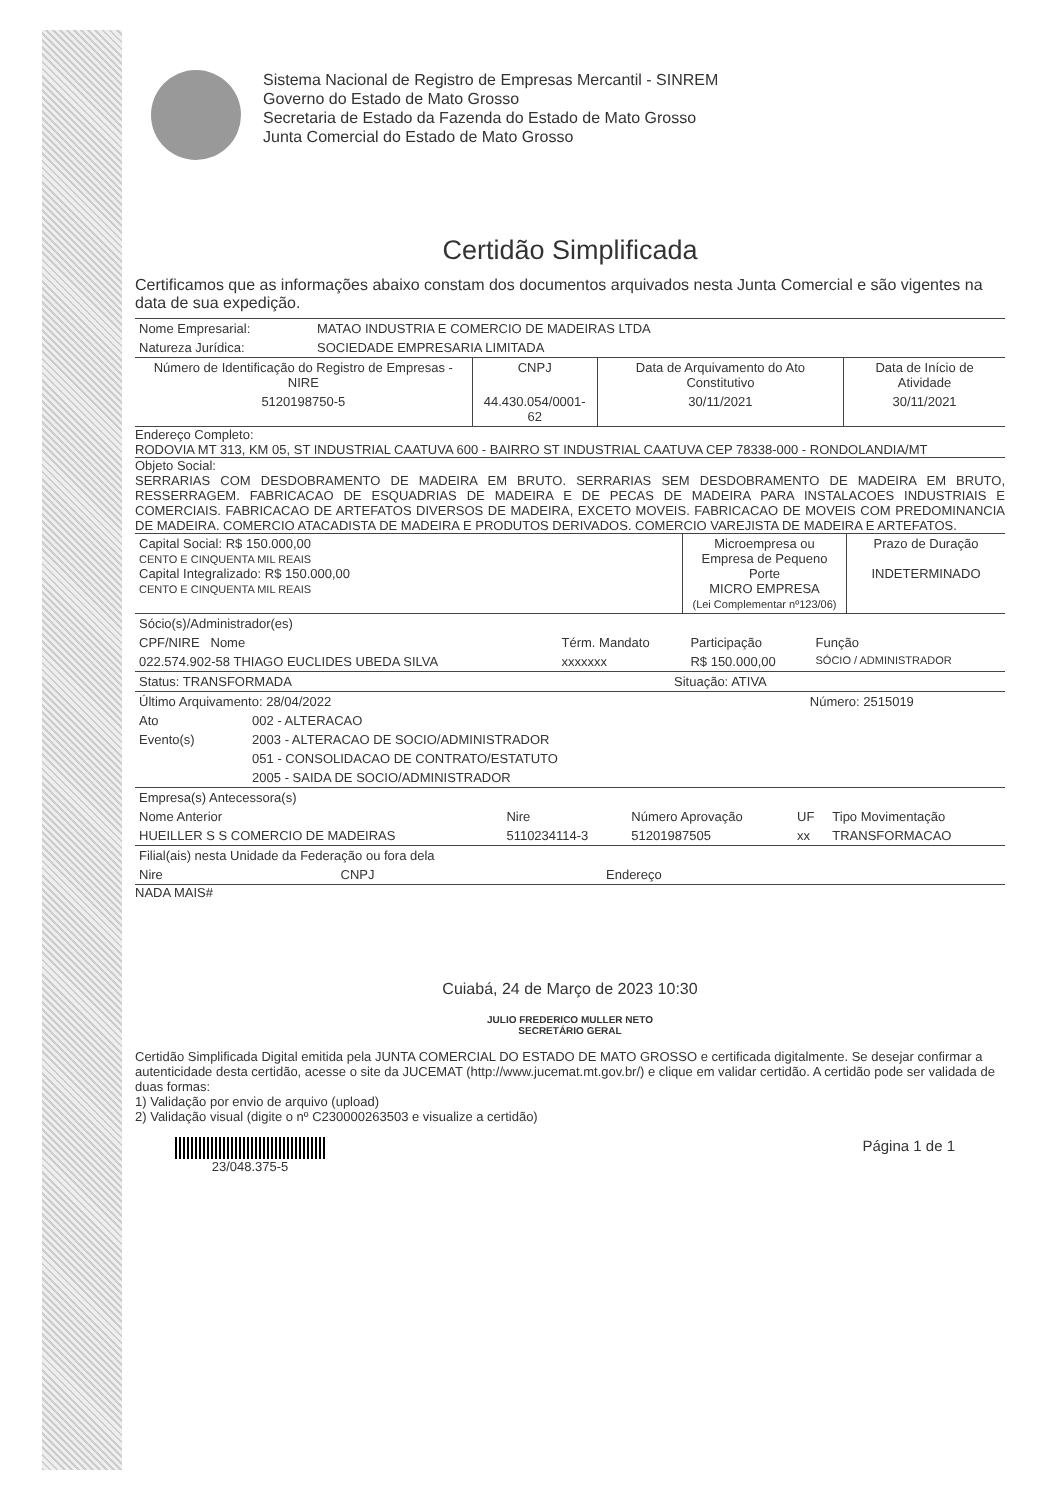Sistema Nacional de Registro de Empresas Mercantil - SINREM
Governo do Estado de Mato Grosso
Secretaria de Estado da Fazenda do Estado de Mato Grosso
Junta Comercial do Estado de Mato Grosso
Certidão Simplificada
Certificamos que as informações abaixo constam dos documentos arquivados nesta Junta Comercial e são vigentes na data de sua expedição.
| Nome Empresarial: | MATAO INDUSTRIA E COMERCIO DE MADEIRAS LTDA |
| Natureza Jurídica: | SOCIEDADE EMPRESARIA LIMITADA |
| Número de Identificação do Registro de Empresas - NIRE | CNPJ | Data de Arquivamento do Ato Constitutivo | Data de Início de Atividade |
| --- | --- | --- | --- |
| 5120198750-5 | 44.430.054/0001-62 | 30/11/2021 | 30/11/2021 |
Endereço Completo:
RODOVIA MT 313, KM 05, ST INDUSTRIAL CAATUVA 600 - BAIRRO ST INDUSTRIAL CAATUVA CEP 78338-000 - RONDOLANDIA/MT
Objeto Social:
SERRARIAS COM DESDOBRAMENTO DE MADEIRA EM BRUTO. SERRARIAS SEM DESDOBRAMENTO DE MADEIRA EM BRUTO, RESSERRAGEM. FABRICACAO DE ESQUADRIAS DE MADEIRA E DE PECAS DE MADEIRA PARA INSTALACOES INDUSTRIAIS E COMERCIAIS. FABRICACAO DE ARTEFATOS DIVERSOS DE MADEIRA, EXCETO MOVEIS. FABRICACAO DE MOVEIS COM PREDOMINANCIA DE MADEIRA. COMERCIO ATACADISTA DE MADEIRA E PRODUTOS DERIVADOS. COMERCIO VAREJISTA DE MADEIRA E ARTEFATOS.
| Capital Social: R$ 150.000,00 CENTO E CINQUENTA MIL REAIS Capital Integralizado: R$ 150.000,00 CENTO E CINQUENTA MIL REAIS | Microempresa ou Empresa de Pequeno Porte MICRO EMPRESA (Lei Complementar nº123/06) | Prazo de Duração INDETERMINADO |
| Sócio(s)/Administrador(es) | | | | |
| CPF/NIRE Nome | | Térm. Mandato | Participação | Função |
| 022.574.902-58 THIAGO EUCLIDES UBEDA SILVA | | xxxxxxx | R$ 150.000,00 | SÓCIO / ADMINISTRADOR |
| Status: TRANSFORMADA | Situação: ATIVA |
| Último Arquivamento: 28/04/2022 | | Número: 2515019 |
| Ato | 002 - ALTERACAO | |
| Evento(s) | 2003 - ALTERACAO DE SOCIO/ADMINISTRADOR | |
| | 051 - CONSOLIDACAO DE CONTRATO/ESTATUTO | |
| | 2005 - SAIDA DE SOCIO/ADMINISTRADOR | |
| Empresa(s) Antecessora(s) | | | | |
| Nome Anterior | Nire | Número Aprovação | UF | Tipo Movimentação |
| HUEILLER S S COMERCIO DE MADEIRAS | 5110234114-3 | 51201987505 | xx | TRANSFORMACAO |
| Filial(ais) nesta Unidade da Federação ou fora dela | | |
| Nire | CNPJ | Endereço |
NADA MAIS#
Cuiabá, 24 de Março de 2023 10:30
JULIO FREDERICO MULLER NETO
SECRETÁRIO GERAL
Certidão Simplificada Digital emitida pela JUNTA COMERCIAL DO ESTADO DE MATO GROSSO e certificada digitalmente. Se desejar confirmar a autenticidade desta certidão, acesse o site da JUCEMAT (http://www.jucemat.mt.gov.br/) e clique em validar certidão. A certidão pode ser validada de duas formas:
1) Validação por envio de arquivo (upload)
2) Validação visual (digite o nº C230000263503 e visualize a certidão)
23/048.375-5
Página 1 de 1